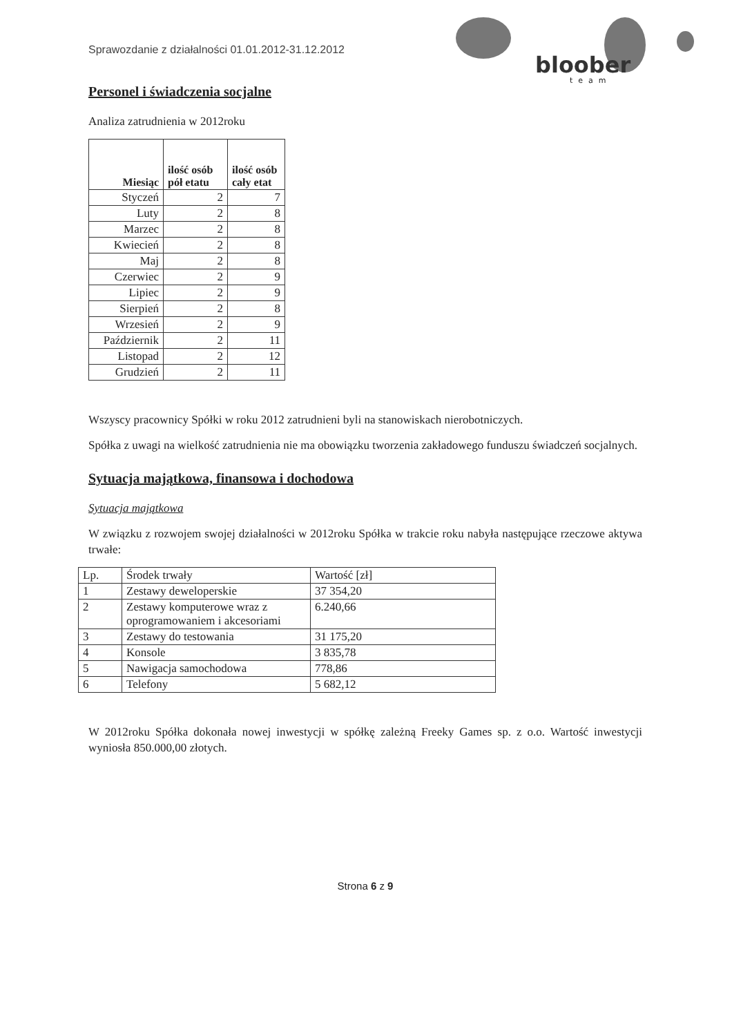bloober
team
Sprawozdanie z działalności 01.01.2012-31.12.2012
Personel i świadczenia socjalne
Analiza zatrudnienia w 2012roku
| Miesiąc | ilość osób pół etatu | ilość osób cały etat |
| --- | --- | --- |
| Styczeń | 2 | 7 |
| Luty | 2 | 8 |
| Marzec | 2 | 8 |
| Kwiecień | 2 | 8 |
| Maj | 2 | 8 |
| Czerwiec | 2 | 9 |
| Lipiec | 2 | 9 |
| Sierpień | 2 | 8 |
| Wrzesień | 2 | 9 |
| Październik | 2 | 11 |
| Listopad | 2 | 12 |
| Grudzień | 2 | 11 |
Wszyscy pracownicy Spółki w roku 2012 zatrudnieni byli na stanowiskach nierobotniczych.
Spółka z uwagi na wielkość zatrudnienia nie ma obowiązku tworzenia zakładowego funduszu świadczeń socjalnych.
Sytuacja majątkowa, finansowa i dochodowa
Sytuacja majątkowa
W związku z rozwojem swojej działalności w 2012roku Spółka w trakcie roku nabyła następujące rzeczowe aktywa trwałe:
| Lp. | Środek trwały | Wartość [zł] |
| 1 | Zestawy deweloperskie | 37 354,20 |
| 2 | Zestawy komputerowe wraz z oprogramowaniem i akcesoriami | 6.240,66 |
| 3 | Zestawy do testowania | 31 175,20 |
| 4 | Konsole | 3 835,78 |
| 5 | Nawigacja samochodowa | 778,86 |
| 6 | Telefony | 5 682,12 |
W 2012roku Spółka dokonała nowej inwestycji w spółkę zależną Freeky Games sp. z o.o. Wartość inwestycji wyniosła 850.000,00 złotych.
Strona 6 z 9